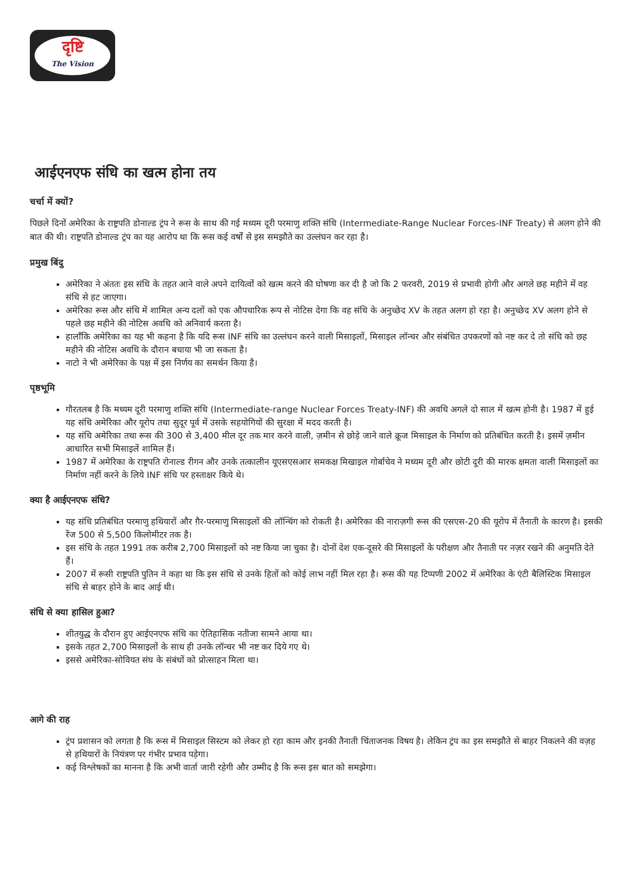दृष्टि
The Vision
आईएनएफ संधि का खत्म होना तय
चर्चा में क्यों?
पिछले दिनों अमेरिका के राष्ट्रपति डोनाल्ड ट्रंप ने रूस के साथ की गई मध्यम दूरी परमाणु शक्ति संधि (Intermediate-Range Nuclear Forces-INF Treaty) से अलग होने की बात की थी। राष्ट्रपति डोनाल्ड ट्रंप का यह आरोप था कि रूस कई वर्षों से इस समझौते का उल्लंघन कर रहा है।
प्रमुख बिंदु
अमेरिका ने अंततः इस संधि के तहत आने वाले अपने दायित्वों को खत्म करने की घोषणा कर दी है जो कि 2 फरवरी, 2019 से प्रभावी होगी और अगले छह महीने में वह संधि से हट जाएगा।
अमेरिका रूस और संधि में शामिल अन्य दलों को एक औपचारिक रूप से नोटिस देगा कि वह संधि के अनुच्छेद XV के तहत अलग हो रहा है। अनुच्छेद XV अलग होने से पहले छह महीने की नोटिस अवधि को अनिवार्य करता है।
हालाँकि अमेरिका का यह भी कहना है कि यदि रूस INF संधि का उल्लंघन करने वाली मिसाइलों, मिसाइल लॉन्चर और संबंधित उपकरणों को नष्ट कर दे तो संधि को छह महीने की नोटिस अवधि के दौरान बचाया भी जा सकता है।
नाटो ने भी अमेरिका के पक्ष में इस निर्णय का समर्थन किया है।
पृष्ठभूमि
गौरतलब है कि मध्यम दूरी परमाणु शक्ति संधि (Intermediate-range Nuclear Forces Treaty-INF) की अवधि अगले दो साल में खत्म होनी है। 1987 में हुई यह संधि अमेरिका और यूरोप तथा सुदूर पूर्व में उसके सहयोगियों की सुरक्षा में मदद करती है।
यह संधि अमेरिका तथा रूस की 300 से 3,400 मील दूर तक मार करने वाली, ज़मीन से छोड़े जाने वाले क्रूज मिसाइल के निर्माण को प्रतिबंधित करती है। इसमें ज़मीन आधारित सभी मिसाइलें शामिल हैं।
1987 में अमेरिका के राष्ट्रपति रोनाल्ड रीगन और उनके तत्कालीन यूएसएसआर समकक्ष मिखाइल गोर्बाचेव ने मध्यम दूरी और छोटी दूरी की मारक क्षमता वाली मिसाइलों का निर्माण नहीं करने के लिये INF संधि पर हस्ताक्षर किये थे।
क्या है आईएनएफ संधि?
यह संधि प्रतिबंधित परमाणु हथियारों और ग़ैर-परमाणु मिसाइलों की लॉन्चिंग को रोकती है। अमेरिका की नाराज़गी रूस की एसएस-20 की यूरोप में तैनाती के कारण है। इसकी रेंज 500 से 5,500 किलोमीटर तक है।
इस संधि के तहत 1991 तक करीब 2,700 मिसाइलों को नष्ट किया जा चुका है। दोनों देश एक-दूसरे की मिसाइलों के परीक्षण और तैनाती पर नज़र रखने की अनुमति देते हैं।
2007 में रूसी राष्ट्रपति पुतिन ने कहा था कि इस संधि से उनके हितों को कोई लाभ नहीं मिल रहा है। रूस की यह टिप्पणी 2002 में अमेरिका के एंटी बैलिस्टिक मिसाइल संधि से बाहर होने के बाद आई थी।
संधि से क्या हासिल हुआ?
शीतयुद्ध के दौरान हुए आईएनएफ संधि का ऐतिहासिक नतीजा सामने आया था।
इसके तहत 2,700 मिसाइलों के साथ ही उनके लॉन्चर भी नष्ट कर दिये गए थे।
इससे अमेरिका-सोवियत संघ के संबंधों को प्रोत्साहन मिला था।
आगे की राह
ट्रंप प्रशासन को लगता है कि रूस में मिसाइल सिस्टम को लेकर हो रहा काम और इनकी तैनाती चिंताजनक विषय है। लेकिन ट्रंप का इस समझौते से बाहर निकलने की वज़ह से हथियारों के नियंत्रण पर गंभीर प्रभाव पड़ेगा।
कई विश्लेषकों का मानना है कि अभी वार्ता जारी रहेगी और उम्मीद है कि रूस इस बात को समझेगा।